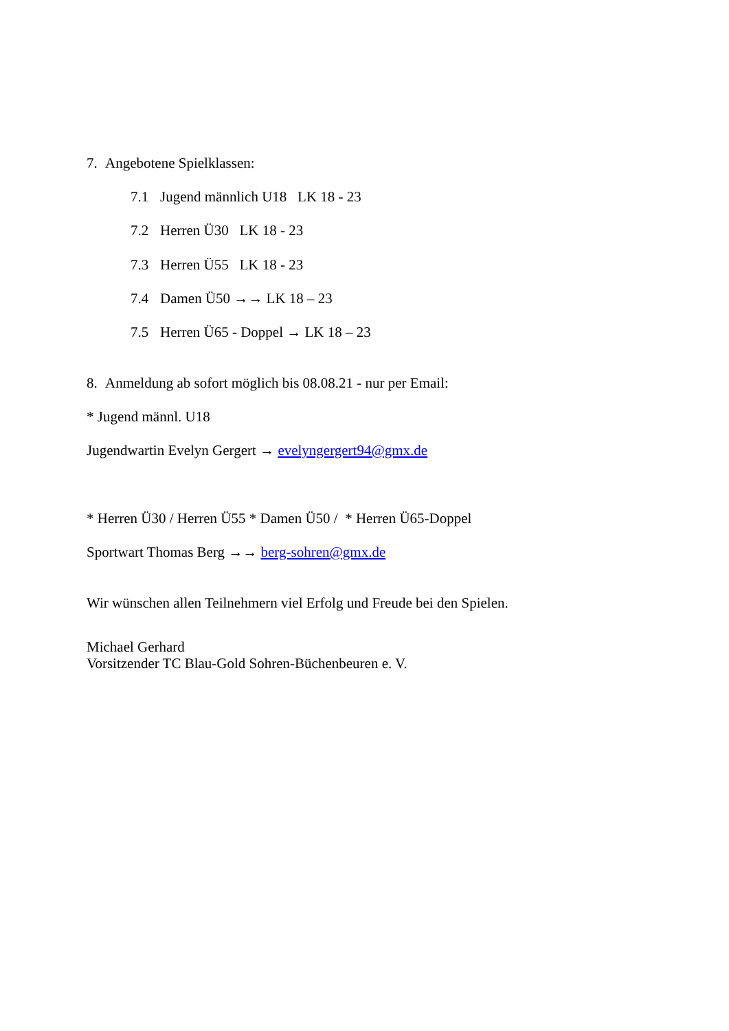7. Angebotene Spielklassen:
7.1 Jugend männlich U18 LK 18 - 23
7.2 Herren Ü30 LK 18 - 23
7.3 Herren Ü55 LK 18 - 23
7.4 Damen Ü50 →→ LK 18 – 23
7.5 Herren Ü65 - Doppel → LK 18 – 23
8. Anmeldung ab sofort möglich bis 08.08.21 - nur per Email:
* Jugend männl. U18
Jugendwartin Evelyn Gergert → evelyngergert94@gmx.de
* Herren Ü30 / Herren Ü55 * Damen Ü50 / * Herren Ü65-Doppel
Sportwart Thomas Berg →→ berg-sohren@gmx.de
Wir wünschen allen Teilnehmern viel Erfolg und Freude bei den Spielen.
Michael Gerhard
Vorsitzender TC Blau-Gold Sohren-Büchenbeuren e. V.